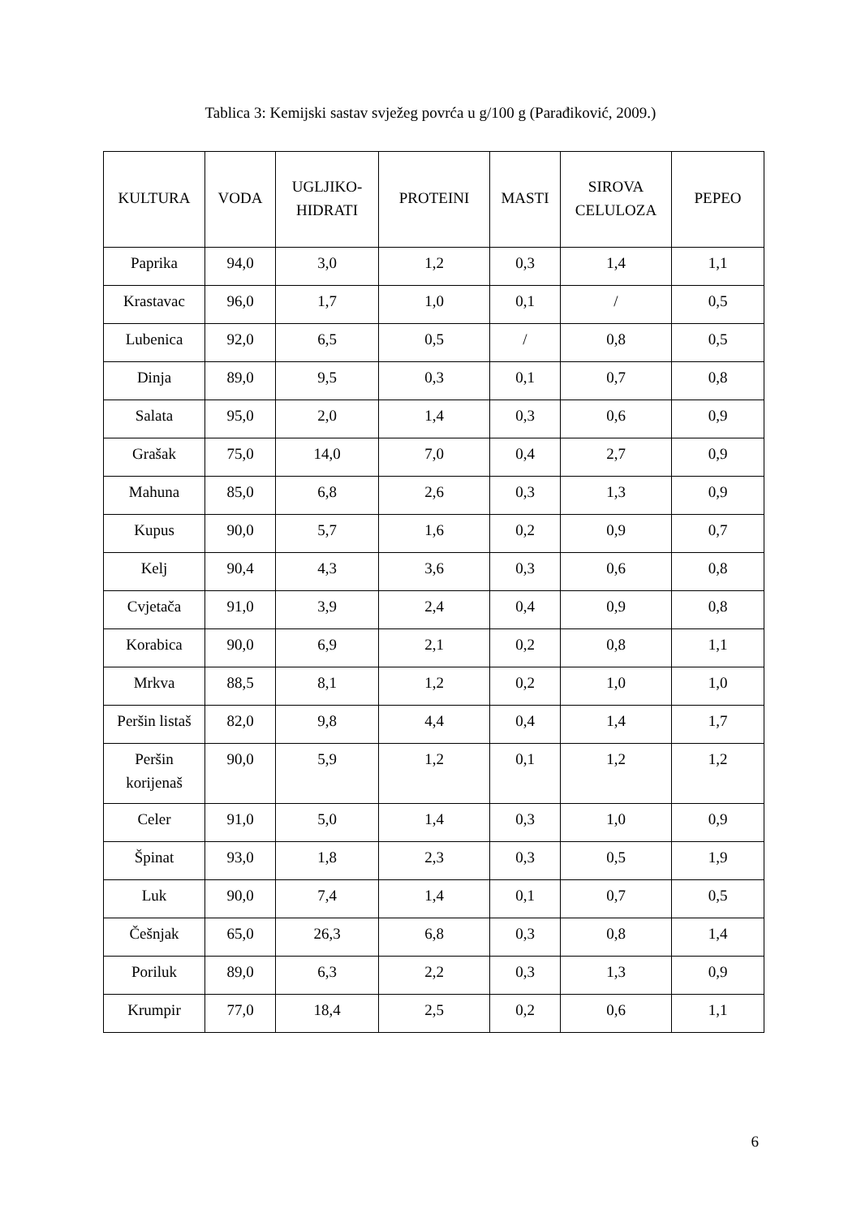Tablica 3: Kemijski sastav svježeg povrća u g/100 g (Parađiković, 2009.)
| KULTURA | VODA | UGLJIKO- HIDRATI | PROTEINI | MASTI | SIROVA CELULOZA | PEPEO |
| --- | --- | --- | --- | --- | --- | --- |
| Paprika | 94,0 | 3,0 | 1,2 | 0,3 | 1,4 | 1,1 |
| Krastavac | 96,0 | 1,7 | 1,0 | 0,1 | / | 0,5 |
| Lubenica | 92,0 | 6,5 | 0,5 | / | 0,8 | 0,5 |
| Dinja | 89,0 | 9,5 | 0,3 | 0,1 | 0,7 | 0,8 |
| Salata | 95,0 | 2,0 | 1,4 | 0,3 | 0,6 | 0,9 |
| Grašak | 75,0 | 14,0 | 7,0 | 0,4 | 2,7 | 0,9 |
| Mahuna | 85,0 | 6,8 | 2,6 | 0,3 | 1,3 | 0,9 |
| Kupus | 90,0 | 5,7 | 1,6 | 0,2 | 0,9 | 0,7 |
| Kelj | 90,4 | 4,3 | 3,6 | 0,3 | 0,6 | 0,8 |
| Cvjetača | 91,0 | 3,9 | 2,4 | 0,4 | 0,9 | 0,8 |
| Korabica | 90,0 | 6,9 | 2,1 | 0,2 | 0,8 | 1,1 |
| Mrkva | 88,5 | 8,1 | 1,2 | 0,2 | 1,0 | 1,0 |
| Peršin listaš | 82,0 | 9,8 | 4,4 | 0,4 | 1,4 | 1,7 |
| Peršin korijenaš | 90,0 | 5,9 | 1,2 | 0,1 | 1,2 | 1,2 |
| Celer | 91,0 | 5,0 | 1,4 | 0,3 | 1,0 | 0,9 |
| Špinat | 93,0 | 1,8 | 2,3 | 0,3 | 0,5 | 1,9 |
| Luk | 90,0 | 7,4 | 1,4 | 0,1 | 0,7 | 0,5 |
| Češnjak | 65,0 | 26,3 | 6,8 | 0,3 | 0,8 | 1,4 |
| Poriluk | 89,0 | 6,3 | 2,2 | 0,3 | 1,3 | 0,9 |
| Krumpir | 77,0 | 18,4 | 2,5 | 0,2 | 0,6 | 1,1 |
6